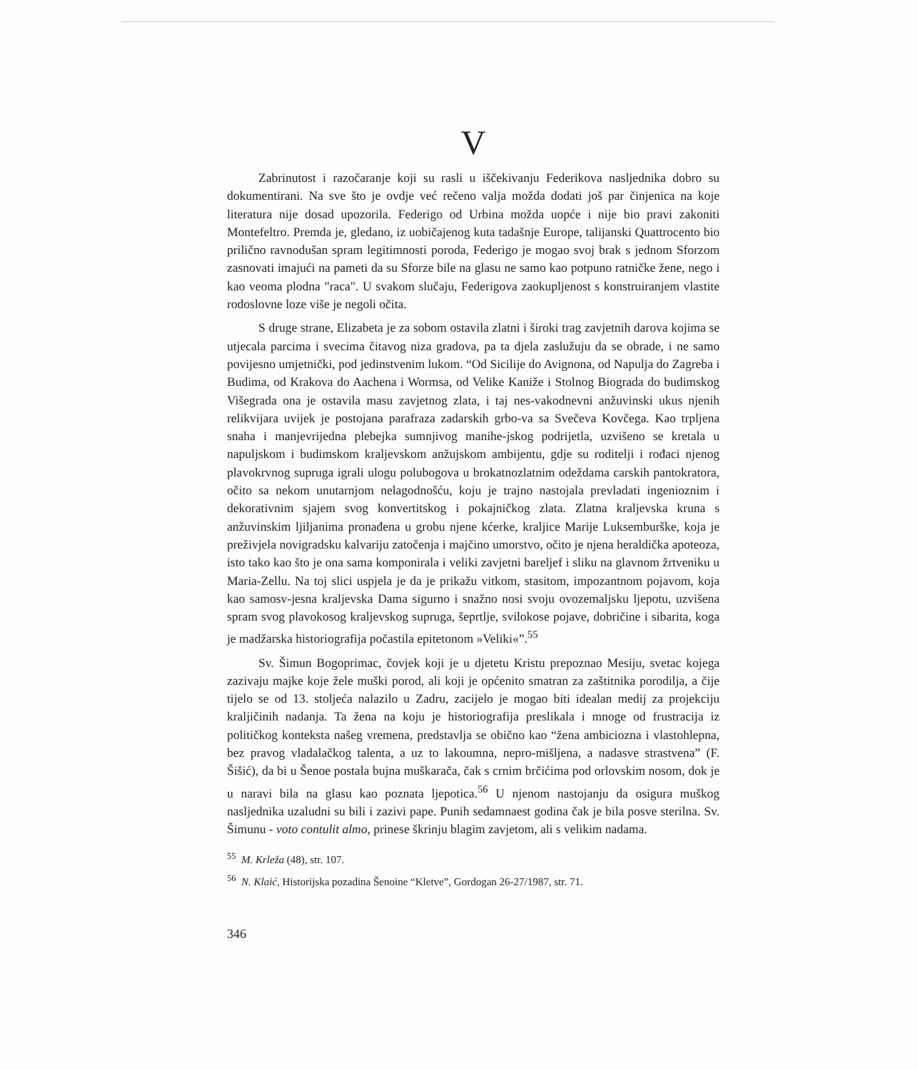V
Zabrinutost i razočaranje koji su rasli u iščekivanju Federikova nasljednika dobro su dokumentirani. Na sve što je ovdje već rečeno valja možda dodati još par činjenica na koje literatura nije dosad upozorila. Federigo od Urbina možda uopće i nije bio pravi zakoniti Montefeltro. Premda je, gledano, iz uobičajenog kuta tadašnje Europe, talijanski Quattrocento bio prilično ravnodušan spram legitimnosti poroda, Federigo je mogao svoj brak s jednom Sforzom zasnovati imajući na pameti da su Sforze bile na glasu ne samo kao potpuno ratničke žene, nego i kao veoma plodna "raca". U svakom slučaju, Federigova zaokupljenost s konstruiranjem vlastite rodoslovne loze više je negoli očita.
S druge strane, Elizabeta je za sobom ostavila zlatni i široki trag zavjetnih darova kojima se utjecala parcima i svecima čitavog niza gradova, pa ta djela zaslužuju da se obrade, i ne samo povijesno umjetnički, pod jedinstvenim lukom. “Od Sicilije do Avignona, od Napulja do Zagreba i Budima, od Krakova do Aachena i Wormsa, od Velike Kaniže i Stolnog Biograda do budimskog Višegrada ona je ostavila masu zavjetnog zlata, i taj nes-vakodnevni anžuvinski ukus njenih relikvijara uvijek je postojana parafraza zadarskih grbo-va sa Svečeva Kovčega. Kao trpljena snaha i manjevrijedna plebejka sumnjivog manihe-jskog podrijetla, uzvišeno se kretala u napuljskom i budimskom kraljevskom anžujskom ambijentu, gdje su roditelji i rođaci njenog plavokrvnog supruga igrali ulogu polubogova u brokatnozlatnim odeždama carskih pantokratora, očito sa nekom unutarnjom nelagodnošću, koju je trajno nastojala prevladati ingenioznim i dekorativnim sjajem svog konvertitskog i pokajničkog zlata. Zlatna kraljevska kruna s anžuvinskim ljiljanima pronađena u grobu njene kćerke, kraljice Marije Luksemburške, koja je preživjela novigradsku kalvariju zatočenja i majčino umorstvo, očito je njena heraldička apoteoza, isto tako kao što je ona sama komponirala i veliki zavjetni bareljef i sliku na glavnom žrtveniku u Maria-Zellu. Na toj slici uspjela je da je prikažu vitkom, stasitom, impozantnom pojavom, koja kao samosv-jesna kraljevska Dama sigurno i snažno nosi svoju ovozemaljsku ljepotu, uzvišena spram svog plavokosog kraljevskog supruga, šeprtlje, svilokose pojave, dobričine i sibarita, koga je madžarska historiografija počastila epitetonom »Veliki«”.<sup>55</sup>
Sv. Šimun Bogoprimac, čovjek koji je u djetetu Kristu prepoznao Mesiju, svetac kojega zazivaju majke koje žele muški porod, ali koji je općenito smatran za zaštitnika porodilja, a čije tijelo se od 13. stoljeća nalazilo u Zadru, zacijelo je mogao biti idealan medij za projekciju kraljičinih nadanja. Ta žena na koju je historiografija preslikala i mnoge od frustracija iz političkog konteksta našeg vremena, predstavlja se obično kao “žena ambiciozna i vlastohlepna, bez pravog vladalačkog talenta, a uz to lakoumna, nepro-mišljena, a nadasve strastvena” (F. Šišić), da bi u Šenoe postala bujna muškarača, čak s crnim brčićima pod orlovskim nosom, dok je u naravi bila na glasu kao poznata ljepotica.<sup>56</sup> U njenom nastojanju da osigura muškog nasljednika uzaludni su bili i zazivi pape. Punih sedamnaest godina čak je bila posve sterilna. Sv. Šimunu - voto contulit almo, prinese škrinju blagim zavjetom, ali s velikim nadama.
<sup>55</sup> M. Krleža (48), str. 107.
<sup>56</sup> N. Klaić, Historijska pozadina Šenoine “Kletve”, Gordogan 26-27/1987, str. 71.
346